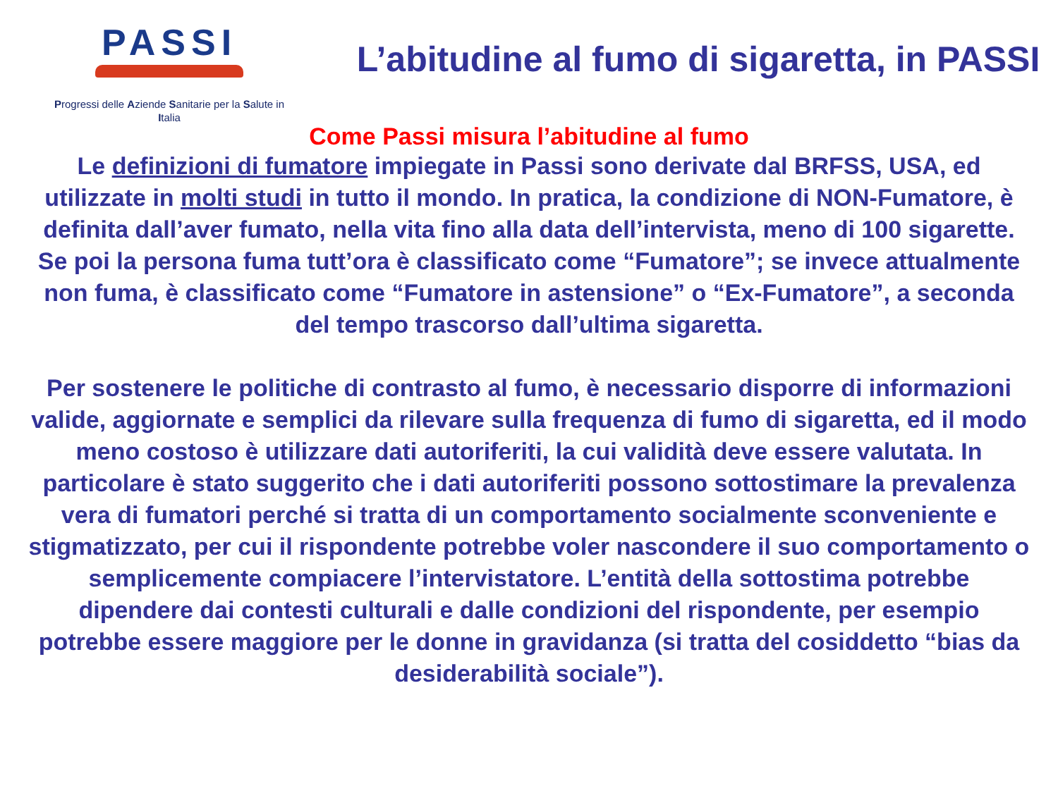PASSI
Progressi delle Aziende Sanitarie per la Salute in
Italia
L’abitudine al fumo di sigaretta, in PASSI
Come Passi misura l’abitudine al fumo
Le definizioni di fumatore impiegate in Passi sono derivate dal BRFSS, USA, ed utilizzate in molti studi in tutto il mondo. In pratica, la condizione di NON-Fumatore, è definita dall’aver fumato, nella vita fino alla data dell’intervista, meno di 100 sigarette. Se poi la persona fuma tutt’ora è classificato come “Fumatore”; se invece attualmente non fuma, è classificato come “Fumatore in astensione” o “Ex-Fumatore”, a seconda del tempo trascorso dall’ultima sigaretta.
Per sostenere le politiche di contrasto al fumo, è necessario disporre di informazioni valide, aggiornate e semplici da rilevare sulla frequenza di fumo di sigaretta, ed il modo meno costoso è utilizzare dati autoriferiti, la cui validità deve essere valutata. In particolare è stato suggerito che i dati autoriferiti possono sottostimare la prevalenza vera di fumatori perché si tratta di un comportamento socialmente sconveniente e stigmatizzato, per cui il rispondente potrebbe voler nascondere il suo comportamento o semplicemente compiacere l’intervistatore. L’entità della sottostima potrebbe dipendere dai contesti culturali e dalle condizioni del rispondente, per esempio potrebbe essere maggiore per le donne in gravidanza (si tratta del cosiddetto “bias da desiderabilità sociale”).